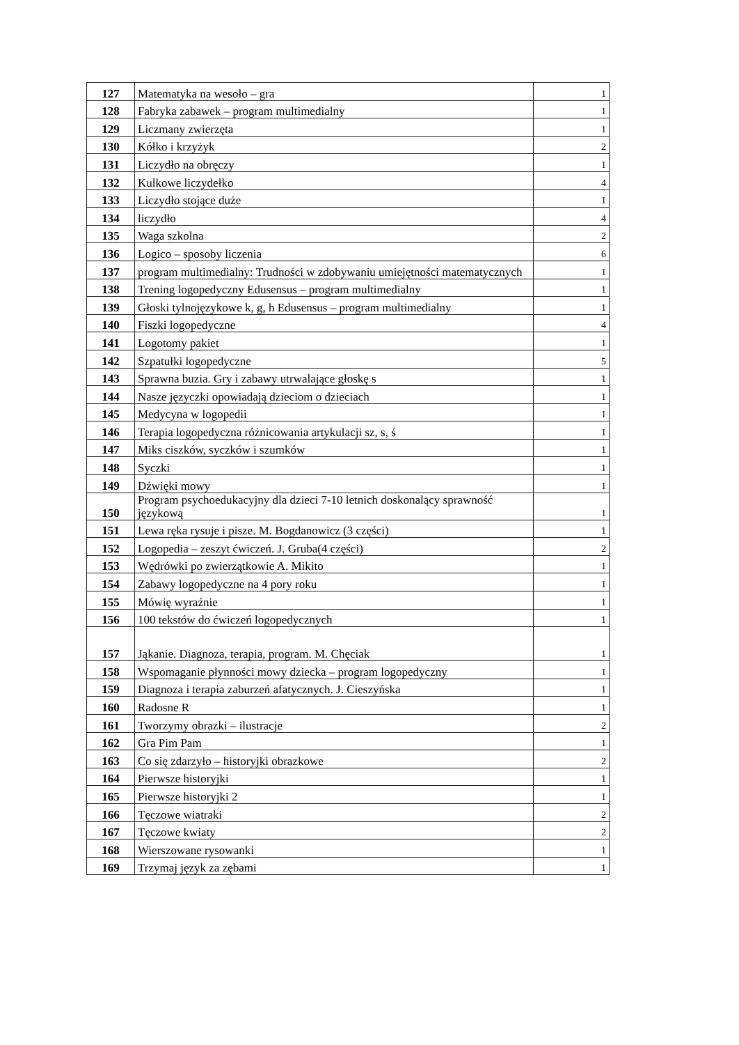| 127 | Matematyka na wesoło – gra | 1 |
| 128 | Fabryka zabawek – program multimedialny | 1 |
| 129 | Liczmany zwierzęta | 1 |
| 130 | Kółko i krzyżyk | 2 |
| 131 | Liczydło na obręczy | 1 |
| 132 | Kulkowe liczydełko | 4 |
| 133 | Liczydło stojące duże | 1 |
| 134 | liczydło | 4 |
| 135 | Waga szkolna | 2 |
| 136 | Logico – sposoby liczenia | 6 |
| 137 | program multimedialny: Trudności w zdobywaniu umiejętności matematycznych | 1 |
| 138 | Trening logopedyczny Edusensus – program multimedialny | 1 |
| 139 | Głoski tylnojęzykowe k, g, h Edusensus – program multimedialny | 1 |
| 140 | Fiszki logopedyczne | 4 |
| 141 | Logotomy pakiet | 1 |
| 142 | Szpatułki logopedyczne | 5 |
| 143 | Sprawna buzia. Gry i zabawy utrwalające głoskę s | 1 |
| 144 | Nasze języczki opowiadają dzieciom o dzieciach | 1 |
| 145 | Medycyna w logopedii | 1 |
| 146 | Terapia logopedyczna różnicowania artykulacji sz, s, ś | 1 |
| 147 | Miks ciszków, syczków i szumków | 1 |
| 148 | Syczki | 1 |
| 149 | Dźwięki mowy | 1 |
| 150 | Program psychoedukacyjny dla dzieci 7-10 letnich doskonalący sprawność językową | 1 |
| 151 | Lewa ręka rysuje i pisze. M. Bogdanowicz (3 części) | 1 |
| 152 | Logopedia – zeszyt ćwiczeń. J. Gruba(4 części) | 2 |
| 153 | Wędrówki po zwierzątkowie A. Mikito | 1 |
| 154 | Zabawy logopedyczne na 4 pory roku | 1 |
| 155 | Mówię wyraźnie | 1 |
| 156 | 100 tekstów do ćwiczeń logopedycznych | 1 |
| 157 | Jąkanie. Diagnoza, terapia, program. M. Chęciak | 1 |
| 158 | Wspomaganie płynności mowy dziecka – program logopedyczny | 1 |
| 159 | Diagnoza i terapia zaburzeń afatycznych. J. Cieszyńska | 1 |
| 160 | Radosne R | 1 |
| 161 | Tworzymy obrazki – ilustracje | 2 |
| 162 | Gra Pim Pam | 1 |
| 163 | Co się zdarzyło – historyjki obrazkowe | 2 |
| 164 | Pierwsze historyjki | 1 |
| 165 | Pierwsze historyjki 2 | 1 |
| 166 | Tęczowe wiatraki | 2 |
| 167 | Tęczowe kwiaty | 2 |
| 168 | Wierszowane rysowanki | 1 |
| 169 | Trzymaj język za zębami | 1 |